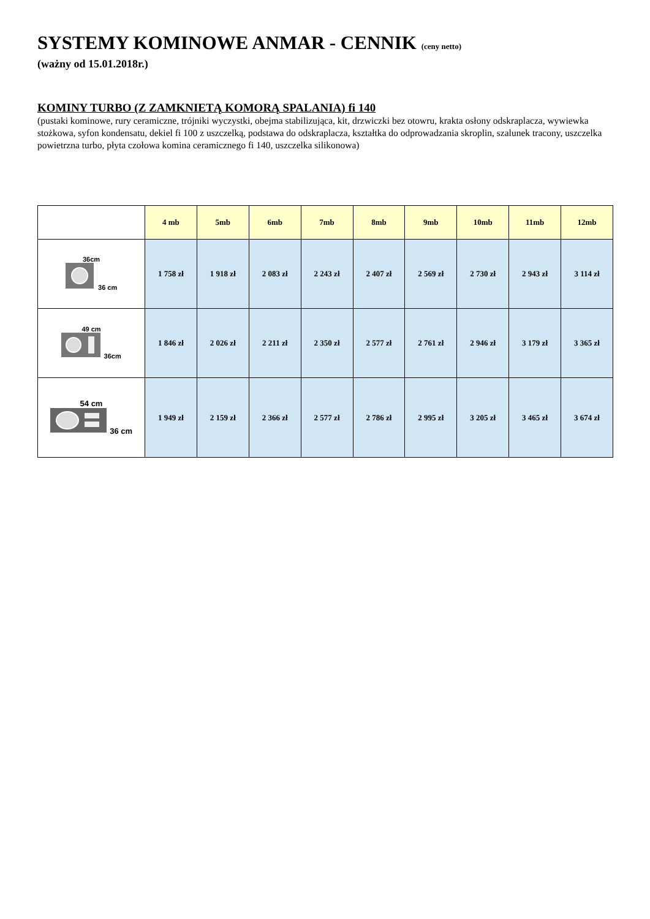SYSTEMY KOMINOWE ANMAR - CENNIK (ceny netto)
(ważny od 15.01.2018r.)
KOMINY TURBO (Z ZAMKNIETĄ KOMORĄ SPALANIA) fi 140
(pustaki kominowe, rury ceramiczne, trójniki wyczystki, obejma stabilizująca, kit, drzwiczki bez otowru, krakta osłony odskraplacza, wywiewka stożkowa, syfon kondensatu, dekiel fi 100 z uszczelką, podstawa do odskraplacza, kształtka do odprowadzania skroplin, szalunek tracony, uszczelka powietrzna turbo, płyta czołowa komina ceramicznego fi 140, uszczelka silikonowa)
| | 4 mb | 5mb | 6mb | 7mb | 8mb | 9mb | 10mb | 11mb | 12mb |
| 36cm 36 cm | 1 758 zł | 1 918 zł | 2 083 zł | 2 243 zł | 2 407 zł | 2 569 zł | 2 730 zł | 2 943 zł | 3 114 zł |
| 49 cm 36cm | 1 846 zł | 2 026 zł | 2 211 zł | 2 350 zł | 2 577 zł | 2 761 zł | 2 946 zł | 3 179 zł | 3 365 zł |
| 54 cm 36 cm | 1 949 zł | 2 159 zł | 2 366 zł | 2 577 zł | 2 786 zł | 2 995 zł | 3 205 zł | 3 465 zł | 3 674 zł |